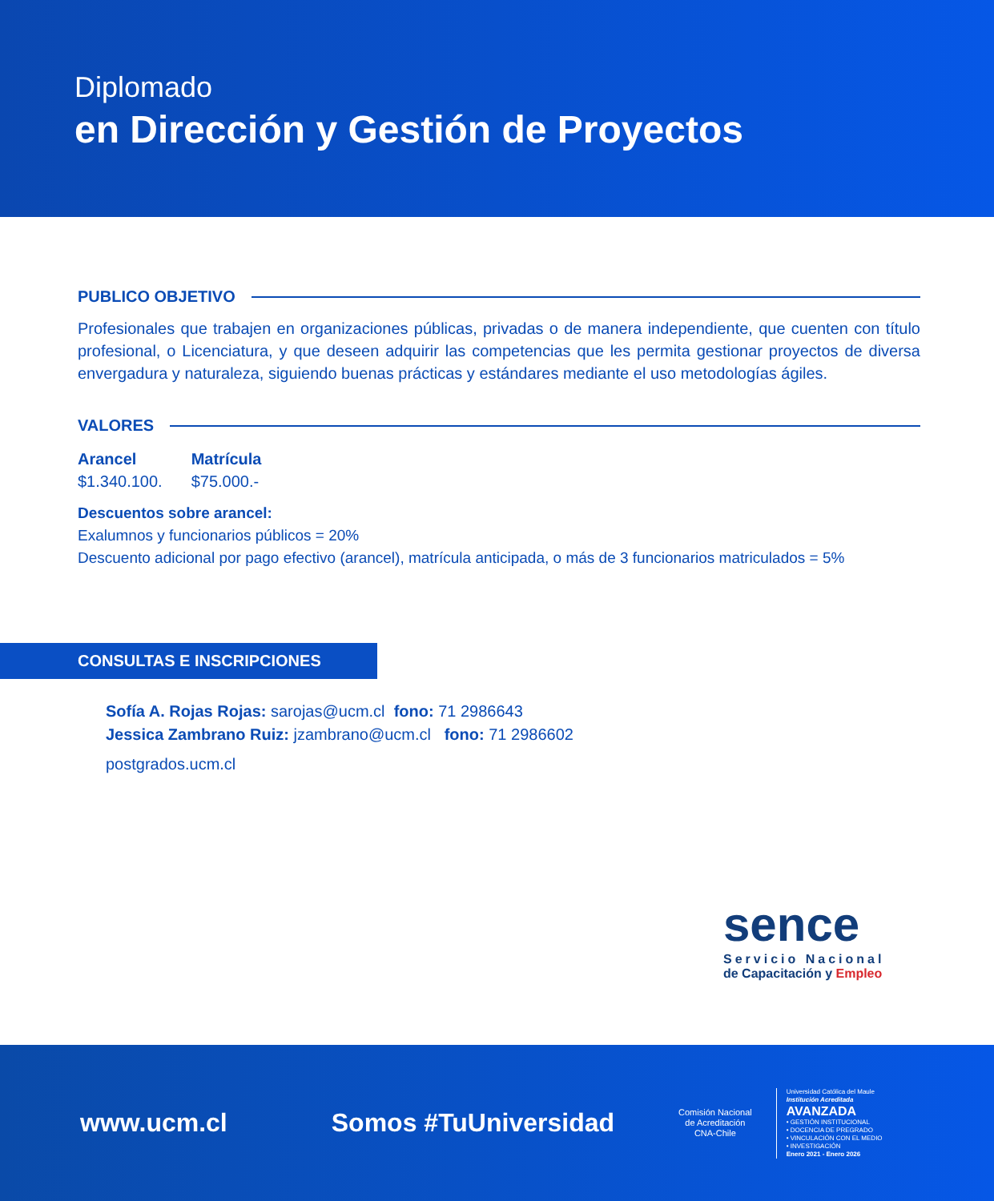Diplomado
en Dirección y Gestión de Proyectos
PUBLICO OBJETIVO
Profesionales que trabajen en organizaciones públicas, privadas o de manera independiente, que cuenten con título profesional, o Licenciatura, y que deseen adquirir las competencias que les permita gestionar proyectos de diversa envergadura y naturaleza, siguiendo buenas prácticas y estándares mediante el uso metodologías ágiles.
VALORES
Arancel
$1.340.100.
Matrícula
$75.000.-
Descuentos sobre arancel:
Exalumnos y funcionarios públicos = 20%
Descuento adicional por pago efectivo (arancel), matrícula anticipada, o más de 3 funcionarios matriculados = 5%
CONSULTAS E INSCRIPCIONES
Sofía A. Rojas Rojas: sarojas@ucm.cl fono: 71 2986643
Jessica Zambrano Ruiz: jzambrano@ucm.cl fono: 71 2986602
postgrados.ucm.cl
sence
Servicio Nacional
de Capacitación y Empleo
www.ucm.cl Somos #TuUniversidad
Comisión Nacional
de Acreditación
CNA-Chile
Universidad Católica del Maule
Institución Acreditada
AVANZADA
• GESTIÓN INSTITUCIONAL
• DOCENCIA DE PREGRADO
• VINCULACIÓN CON EL MEDIO
• INVESTIGACIÓN
Enero 2021 - Enero 2026